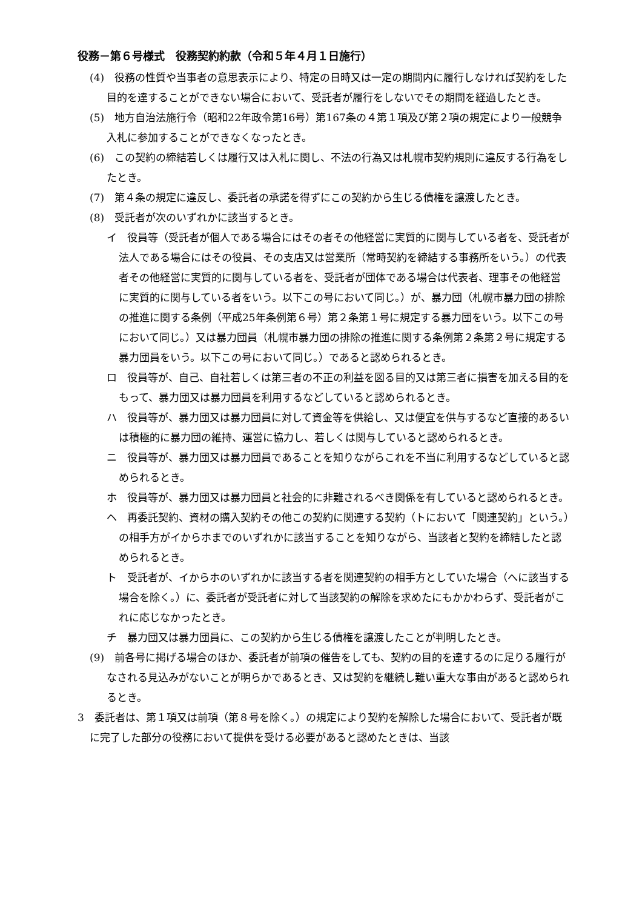役務－第６号様式　役務契約約款（令和５年４月１日施行）
(4)　役務の性質や当事者の意思表示により、特定の日時又は一定の期間内に履行しなければ契約をした目的を達することができない場合において、受託者が履行をしないでその期間を経過したとき。
(5)　地方自治法施行令（昭和22年政令第16号）第167条の４第１項及び第２項の規定により一般競争入札に参加することができなくなったとき。
(6)　この契約の締結若しくは履行又は入札に関し、不法の行為又は札幌市契約規則に違反する行為をしたとき。
(7)　第４条の規定に違反し、委託者の承諾を得ずにこの契約から生じる債権を譲渡したとき。
(8)　受託者が次のいずれかに該当するとき。
イ　役員等（受託者が個人である場合にはその者その他経営に実質的に関与している者を、受託者が法人である場合にはその役員、その支店又は営業所（常時契約を締結する事務所をいう。）の代表者その他経営に実質的に関与している者を、受託者が団体である場合は代表者、理事その他経営に実質的に関与している者をいう。以下この号において同じ。）が、暴力団（札幌市暴力団の排除の推進に関する条例（平成25年条例第６号）第２条第１号に規定する暴力団をいう。以下この号において同じ。）又は暴力団員（札幌市暴力団の排除の推進に関する条例第２条第２号に規定する暴力団員をいう。以下この号において同じ。）であると認められるとき。
ロ　役員等が、自己、自社若しくは第三者の不正の利益を図る目的又は第三者に損害を加える目的をもって、暴力団又は暴力団員を利用するなどしていると認められるとき。
ハ　役員等が、暴力団又は暴力団員に対して資金等を供給し、又は便宜を供与するなど直接的あるいは積極的に暴力団の維持、運営に協力し、若しくは関与していると認められるとき。
ニ　役員等が、暴力団又は暴力団員であることを知りながらこれを不当に利用するなどしていると認められるとき。
ホ　役員等が、暴力団又は暴力団員と社会的に非難されるべき関係を有していると認められるとき。
ヘ　再委託契約、資材の購入契約その他この契約に関連する契約（トにおいて「関連契約」という。）の相手方がイからホまでのいずれかに該当することを知りながら、当該者と契約を締結したと認められるとき。
ト　受託者が、イからホのいずれかに該当する者を関連契約の相手方としていた場合（へに該当する場合を除く。）に、委託者が受託者に対して当該契約の解除を求めたにもかかわらず、受託者がこれに応じなかったとき。
チ　暴力団又は暴力団員に、この契約から生じる債権を譲渡したことが判明したとき。
(9)　前各号に掲げる場合のほか、委託者が前項の催告をしても、契約の目的を達するのに足りる履行がなされる見込みがないことが明らかであるとき、又は契約を継続し難い重大な事由があると認められるとき。
3　委託者は、第１項又は前項（第８号を除く。）の規定により契約を解除した場合において、受託者が既に完了した部分の役務において提供を受ける必要があると認めたときは、当該